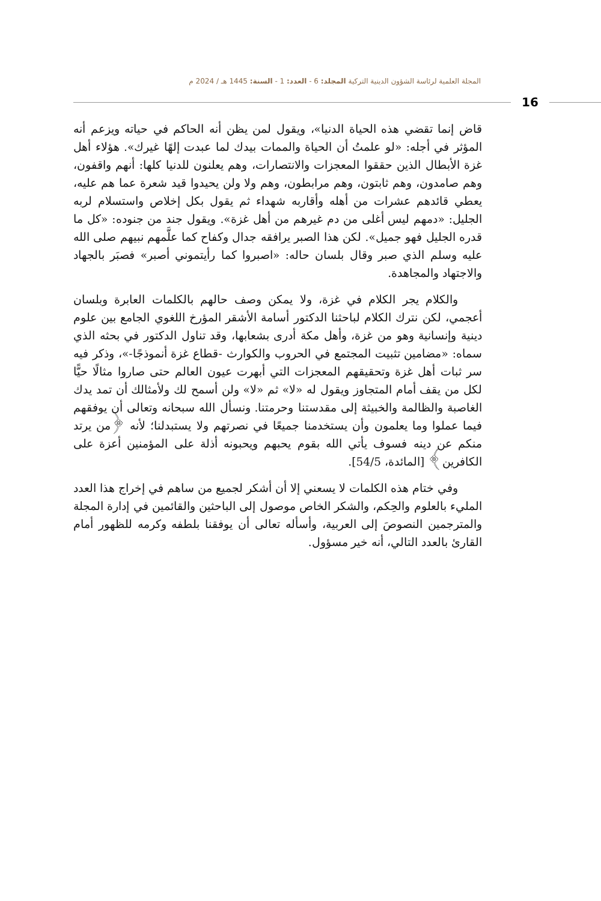المجلة العلمية لرئاسة الشؤون الدينية التركية المجلد: 6 - العدد: 1 - السنة: 1445 هـ / 2024 م
16
قاض إنما تقضي هذه الحياة الدنيا»، ويقول لمن يظن أنه الحاكم في حياته ويزعم أنه المؤثر في أجله: «لو علمتُ أن الحياة والممات بيدك لما عبدت إلهًا غيرك». هؤلاء أهل غزة الأبطال الذين حققوا المعجزات والانتصارات، وهم يعلنون للدنيا كلها: أنهم واقفون، وهم صامدون، وهم ثابتون، وهم مرابطون، وهم ولا ولن يحيدوا قيد شعرة عما هم عليه، يعطي قائدهم عشرات من أهله وأقاربه شهداء ثم يقول بكل إخلاص واستسلام لربه الجليل: «دمهم ليس أغلى من دم غيرهم من أهل غزة». ويقول جند من جنوده: «كل ما قدره الجليل فهو جميل». لكن هذا الصبر يرافقه جدال وكفاح كما علَّمهم نبيهم صلى الله عليه وسلم الذي صبر وقال بلسان حاله: «اصبروا كما رأيتموني أصبر» فصبَر بالجهاد والاجتهاد والمجاهدة.
والكلام يجر الكلام في غزة، ولا يمكن وصف حالهم بالكلمات العابرة وبلسان أعجمي، لكن نترك الكلام لباحثنا الدكتور أسامة الأشقر المؤرخ اللغوي الجامع بين علوم دينية وإنسانية وهو من غزة، وأهل مكة أدرى بشعابها، وقد تناول الدكتور في بحثه الذي سماه: «مضامين تثبيت المجتمع في الحروب والكوارث -قطاع غزة أنموذجًا-»، وذكر فيه سر ثبات أهل غزة وتحقيقهم المعجزات التي أبهرت عيون العالم حتى صاروا مثالًا حيًّا لكل من يقف أمام المتجاوز ويقول له «لا» ثم «لا» ولن أسمح لك ولأمثالك أن تمد يدك الغاصبة والظالمة والخبيثة إلى مقدستنا وحرمتنا. ونسأل الله سبحانه وتعالى أن يوفقهم فيما عملوا وما يعلمون وأن يستخدمنا جميعًا في نصرتهم ولا يستبدلنا؛ لأنه ﴿من يرتد منكم عن دينه فسوف يأتي الله بقوم يحبهم ويحبونه أذلة على المؤمنين أعزة على الكافرين﴾ [المائدة، 54/5].
وفي ختام هذه الكلمات لا يسعني إلا أن أشكر لجميع من ساهم في إخراج هذا العدد المليء بالعلوم والحِكم، والشكر الخاص موصول إلى الباحثين والقائمين في إدارة المجلة والمترجمين النصوصَ إلى العربية، وأسأله تعالى أن يوفقنا بلطفه وكرمه للظهور أمام القارئ بالعدد التالي، أنه خير مسؤول.